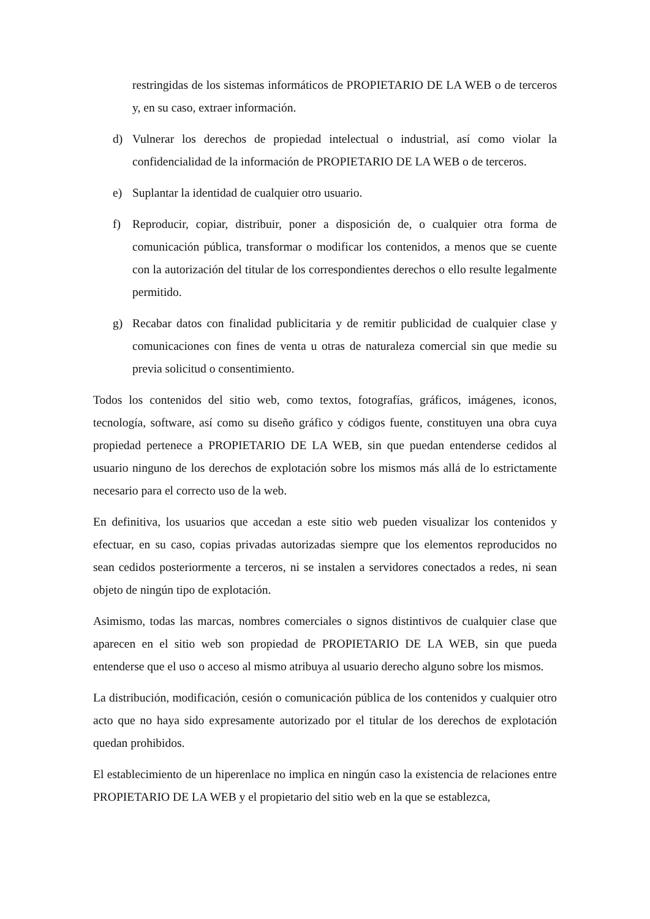restringidas de los sistemas informáticos de PROPIETARIO DE LA WEB o de terceros y, en su caso, extraer información.
d) Vulnerar los derechos de propiedad intelectual o industrial, así como violar la confidencialidad de la información de PROPIETARIO DE LA WEB o de terceros.
e) Suplantar la identidad de cualquier otro usuario.
f) Reproducir, copiar, distribuir, poner a disposición de, o cualquier otra forma de comunicación pública, transformar o modificar los contenidos, a menos que se cuente con la autorización del titular de los correspondientes derechos o ello resulte legalmente permitido.
g) Recabar datos con finalidad publicitaria y de remitir publicidad de cualquier clase y comunicaciones con fines de venta u otras de naturaleza comercial sin que medie su previa solicitud o consentimiento.
Todos los contenidos del sitio web, como textos, fotografías, gráficos, imágenes, iconos, tecnología, software, así como su diseño gráfico y códigos fuente, constituyen una obra cuya propiedad pertenece a PROPIETARIO DE LA WEB, sin que puedan entenderse cedidos al usuario ninguno de los derechos de explotación sobre los mismos más allá de lo estrictamente necesario para el correcto uso de la web.
En definitiva, los usuarios que accedan a este sitio web pueden visualizar los contenidos y efectuar, en su caso, copias privadas autorizadas siempre que los elementos reproducidos no sean cedidos posteriormente a terceros, ni se instalen a servidores conectados a redes, ni sean objeto de ningún tipo de explotación.
Asimismo, todas las marcas, nombres comerciales o signos distintivos de cualquier clase que aparecen en el sitio web son propiedad de PROPIETARIO DE LA WEB, sin que pueda entenderse que el uso o acceso al mismo atribuya al usuario derecho alguno sobre los mismos.
La distribución, modificación, cesión o comunicación pública de los contenidos y cualquier otro acto que no haya sido expresamente autorizado por el titular de los derechos de explotación quedan prohibidos.
El establecimiento de un hiperenlace no implica en ningún caso la existencia de relaciones entre PROPIETARIO DE LA WEB y el propietario del sitio web en la que se establezca,